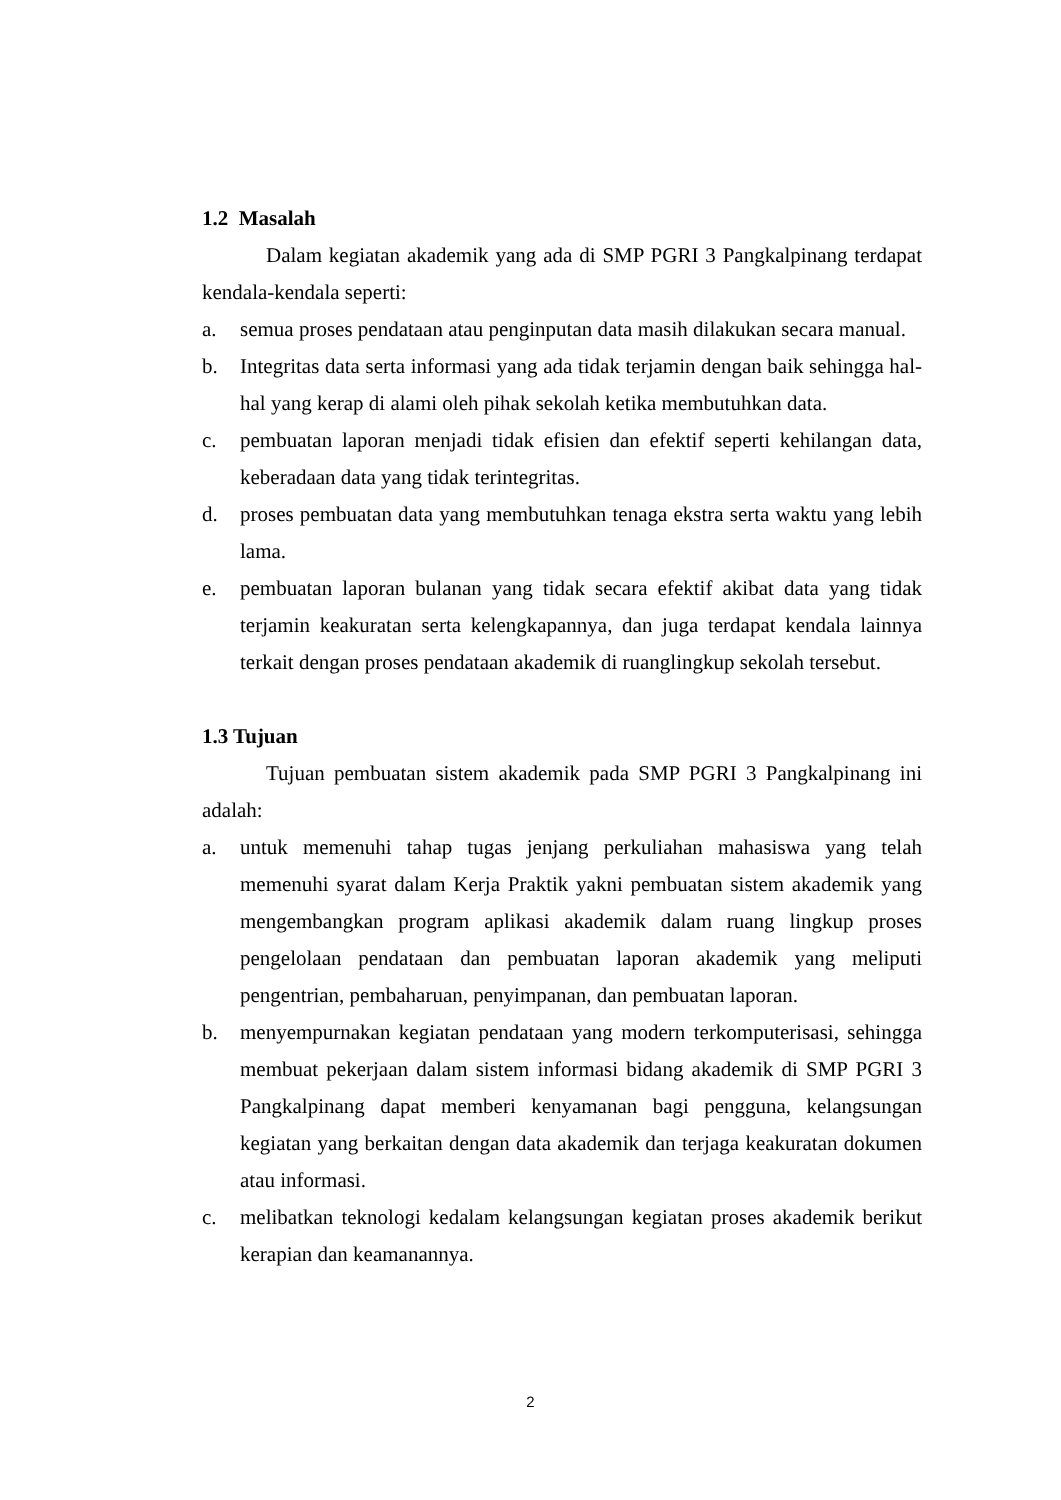1.2 Masalah
Dalam kegiatan akademik yang ada di SMP PGRI 3 Pangkalpinang terdapat kendala-kendala seperti:
a. semua proses pendataan atau penginputan data masih dilakukan secara manual.
b. Integritas data serta informasi yang ada tidak terjamin dengan baik sehingga hal-hal yang kerap di alami oleh pihak sekolah ketika membutuhkan data.
c. pembuatan laporan menjadi tidak efisien dan efektif seperti kehilangan data, keberadaan data yang tidak terintegritas.
d. proses pembuatan data yang membutuhkan tenaga ekstra serta waktu yang lebih lama.
e. pembuatan laporan bulanan yang tidak secara efektif akibat data yang tidak terjamin keakuratan serta kelengkapannya, dan juga terdapat kendala lainnya terkait dengan proses pendataan akademik di ruanglingkup sekolah tersebut.
1.3 Tujuan
Tujuan pembuatan sistem akademik pada SMP PGRI 3 Pangkalpinang ini adalah:
a. untuk memenuhi tahap tugas jenjang perkuliahan mahasiswa yang telah memenuhi syarat dalam Kerja Praktik yakni pembuatan sistem akademik yang mengembangkan program aplikasi akademik dalam ruang lingkup proses pengelolaan pendataan dan pembuatan laporan akademik yang meliputi pengentrian, pembaharuan, penyimpanan, dan pembuatan laporan.
b. menyempurnakan kegiatan pendataan yang modern terkomputerisasi, sehingga membuat pekerjaan dalam sistem informasi bidang akademik di SMP PGRI 3 Pangkalpinang dapat memberi kenyamanan bagi pengguna, kelangsungan kegiatan yang berkaitan dengan data akademik dan terjaga keakuratan dokumen atau informasi.
c. melibatkan teknologi kedalam kelangsungan kegiatan proses akademik berikut kerapian dan keamanannya.
2